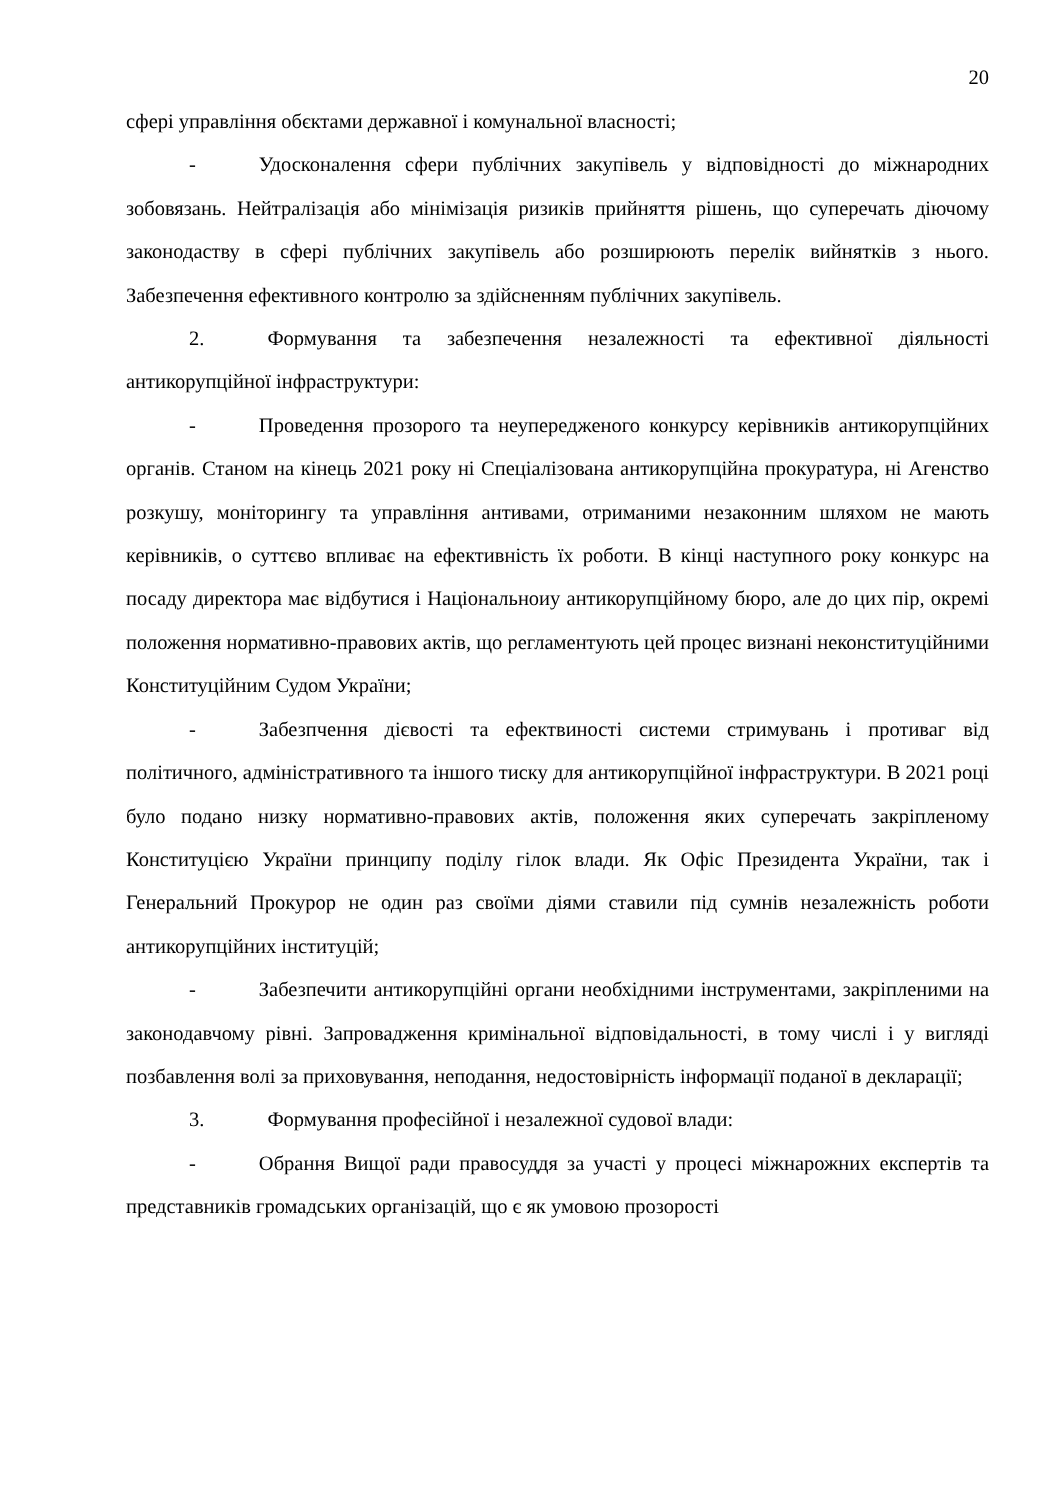20
сфері управління обєктами державної і комунальної власності;
- Удосконалення сфери публічних закупівель у відповідності до міжнародних зобовязань. Нейтралізація або мінімізація ризиків прийняття рішень, що суперечать діючому законодаству в сфері публічних закупівель або розширюють перелік вийнятків з нього. Забезпечення ефективного контролю за здійсненням публічних закупівель.
2. Формування та забезпечення незалежності та ефективної діяльності антикорупційної інфраструктури:
- Проведення прозорого та неупередженого конкурсу керівників антикорупційних органів. Станом на кінець 2021 року ні Спеціалізована антикорупційна прокуратура, ні Агенство розкушу, моніторингу та управління антивами, отриманими незаконним шляхом не мають керівників, о суттєво впливає на ефективність їх роботи. В кінці наступного року конкурс на посаду директора має відбутися і Національноиу антикорупційному бюро, але до цих пір, окремі положення нормативно-правових актів, що регламентують цей процес визнані неконституційними Конституційним Судом України;
- Забезпчення дієвості та ефектвиності системи стримувань і противаг від політичного, адміністративного та іншого тиску для антикорупційної інфраструктури. В 2021 році було подано низку нормативно-правових актів, положення яких суперечать закріпленому Конституцією України принципу поділу гілок влади. Як Офіс Президента України, так і Генеральний Прокурор не один раз своїми діями ставили під сумнів незалежність роботи антикорупційних інституцій;
- Забезпечити антикорупційні органи необхідними інструментами, закріпленими на законодавчому рівні. Запровадження кримінальної відповідальності, в тому числі і у вигляді позбавлення волі за приховування, неподання, недостовірність інформації поданої в декларації;
3. Формування професійної і незалежної судової влади:
- Обрання Вищої ради правосуддя за участі у процесі міжнарожних експертів та представників громадських організацій, що є як умовою прозорості